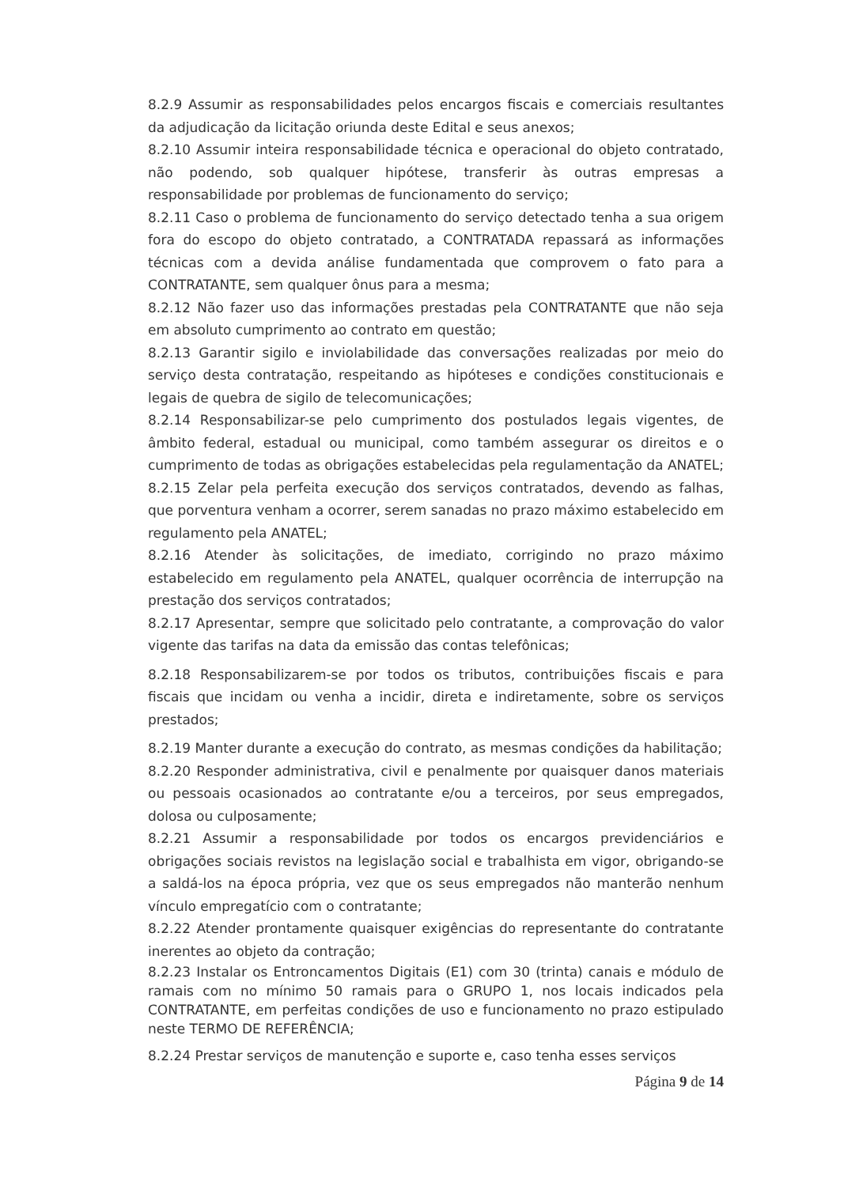8.2.9 Assumir as responsabilidades pelos encargos fiscais e comerciais resultantes da adjudicação da licitação oriunda deste Edital e seus anexos;
8.2.10 Assumir inteira responsabilidade técnica e operacional do objeto contratado, não podendo, sob qualquer hipótese, transferir às outras empresas a responsabilidade por problemas de funcionamento do serviço;
8.2.11 Caso o problema de funcionamento do serviço detectado tenha a sua origem fora do escopo do objeto contratado, a CONTRATADA repassará as informações técnicas com a devida análise fundamentada que comprovem o fato para a CONTRATANTE, sem qualquer ônus para a mesma;
8.2.12 Não fazer uso das informações prestadas pela CONTRATANTE que não seja em absoluto cumprimento ao contrato em questão;
8.2.13 Garantir sigilo e inviolabilidade das conversações realizadas por meio do serviço desta contratação, respeitando as hipóteses e condições constitucionais e legais de quebra de sigilo de telecomunicações;
8.2.14 Responsabilizar-se pelo cumprimento dos postulados legais vigentes, de âmbito federal, estadual ou municipal, como também assegurar os direitos e o cumprimento de todas as obrigações estabelecidas pela regulamentação da ANATEL;
8.2.15 Zelar pela perfeita execução dos serviços contratados, devendo as falhas, que porventura venham a ocorrer, serem sanadas no prazo máximo estabelecido em regulamento pela ANATEL;
8.2.16 Atender às solicitações, de imediato, corrigindo no prazo máximo estabelecido em regulamento pela ANATEL, qualquer ocorrência de interrupção na prestação dos serviços contratados;
8.2.17 Apresentar, sempre que solicitado pelo contratante, a comprovação do valor vigente das tarifas na data da emissão das contas telefônicas;
8.2.18 Responsabilizarem-se por todos os tributos, contribuições fiscais e para fiscais que incidam ou venha a incidir, direta e indiretamente, sobre os serviços prestados;
8.2.19 Manter durante a execução do contrato, as mesmas condições da habilitação;
8.2.20 Responder administrativa, civil e penalmente por quaisquer danos materiais ou pessoais ocasionados ao contratante e/ou a terceiros, por seus empregados, dolosa ou culposamente;
8.2.21 Assumir a responsabilidade por todos os encargos previdenciários e obrigações sociais revistos na legislação social e trabalhista em vigor, obrigando-se a saldá-los na época própria, vez que os seus empregados não manterão nenhum vínculo empregatício com o contratante;
8.2.22 Atender prontamente quaisquer exigências do representante do contratante inerentes ao objeto da contração;
8.2.23 Instalar os Entroncamentos Digitais (E1) com 30 (trinta) canais e módulo de ramais com no mínimo 50 ramais para o GRUPO 1, nos locais indicados pela CONTRATANTE, em perfeitas condições de uso e funcionamento no prazo estipulado neste TERMO DE REFERÊNCIA;
8.2.24 Prestar serviços de manutenção e suporte e, caso tenha esses serviços
Página 9 de 14